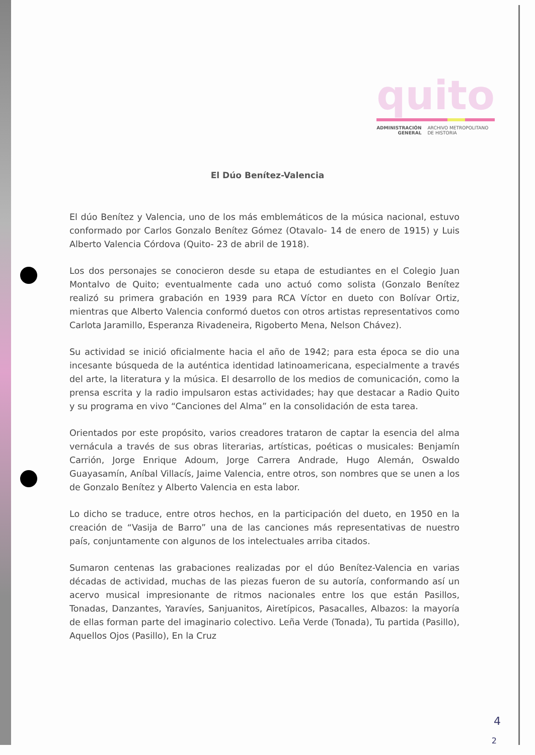quito
ADMINISTRACIÓN
GENERAL ARCHIVO METROPOLITANO
DE HISTORIA
El Dúo Benítez-Valencia
El dúo Benítez y Valencia, uno de los más emblemáticos de la música nacional, estuvo conformado por Carlos Gonzalo Benítez Gómez (Otavalo- 14 de enero de 1915) y Luis Alberto Valencia Córdova (Quito- 23 de abril de 1918).
Los dos personajes se conocieron desde su etapa de estudiantes en el Colegio Juan Montalvo de Quito; eventualmente cada uno actuó como solista (Gonzalo Benítez realizó su primera grabación en 1939 para RCA Víctor en dueto con Bolívar Ortiz, mientras que Alberto Valencia conformó duetos con otros artistas representativos como Carlota Jaramillo, Esperanza Rivadeneira, Rigoberto Mena, Nelson Chávez).
Su actividad se inició oficialmente hacia el año de 1942; para esta época se dio una incesante búsqueda de la auténtica identidad latinoamericana, especialmente a través del arte, la literatura y la música. El desarrollo de los medios de comunicación, como la prensa escrita y la radio impulsaron estas actividades; hay que destacar a Radio Quito y su programa en vivo “Canciones del Alma” en la consolidación de esta tarea.
Orientados por este propósito, varios creadores trataron de captar la esencia del alma vernácula a través de sus obras literarias, artísticas, poéticas o musicales: Benjamín Carrión, Jorge Enrique Adoum, Jorge Carrera Andrade, Hugo Alemán, Oswaldo Guayasamín, Aníbal Villacís, Jaime Valencia, entre otros, son nombres que se unen a los de Gonzalo Benítez y Alberto Valencia en esta labor.
Lo dicho se traduce, entre otros hechos, en la participación del dueto, en 1950 en la creación de “Vasija de Barro” una de las canciones más representativas de nuestro país, conjuntamente con algunos de los intelectuales arriba citados.
Sumaron centenas las grabaciones realizadas por el dúo Benítez-Valencia en varias décadas de actividad, muchas de las piezas fueron de su autoría, conformando así un acervo musical impresionante de ritmos nacionales entre los que están Pasillos, Tonadas, Danzantes, Yaravíes, Sanjuanitos, Airetípicos, Pasacalles, Albazos: la mayoría de ellas forman parte del imaginario colectivo. Leña Verde (Tonada), Tu partida (Pasillo), Aquellos Ojos (Pasillo), En la Cruz
4
2